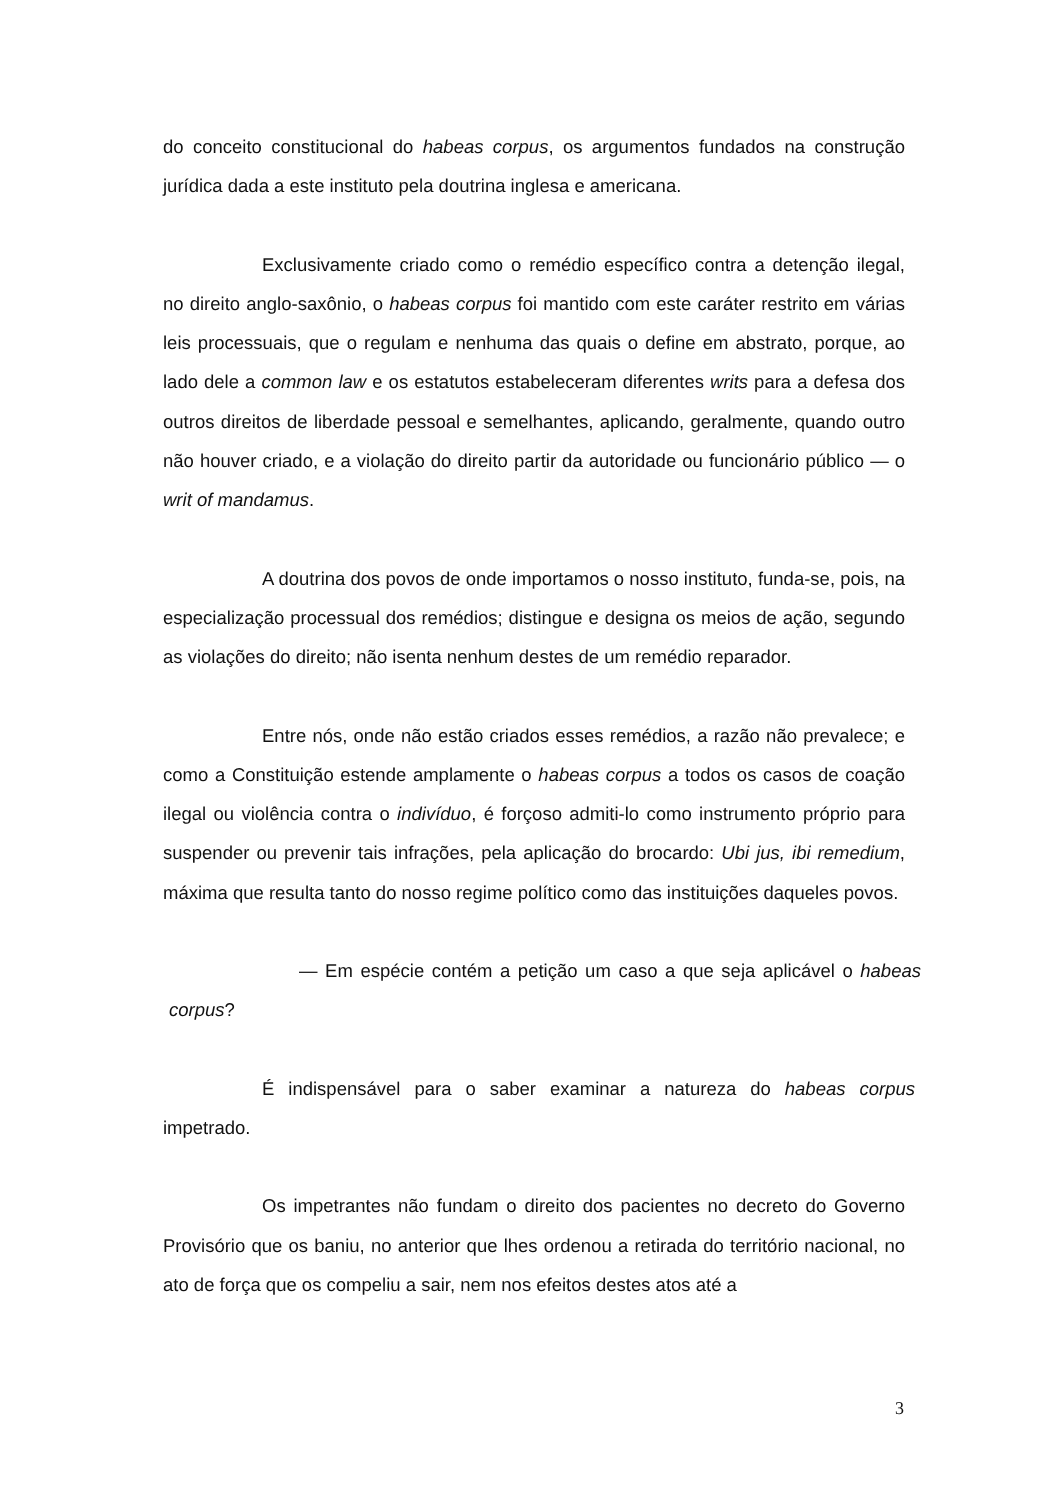do conceito constitucional do habeas corpus, os argumentos fundados na construção jurídica dada a este instituto pela doutrina inglesa e americana.
Exclusivamente criado como o remédio específico contra a detenção ilegal, no direito anglo-saxônio, o habeas corpus foi mantido com este caráter restrito em várias leis processuais, que o regulam e nenhuma das quais o define em abstrato, porque, ao lado dele a common law e os estatutos estabeleceram diferentes writs para a defesa dos outros direitos de liberdade pessoal e semelhantes, aplicando, geralmente, quando outro não houver criado, e a violação do direito partir da autoridade ou funcionário público — o writ of mandamus.
A doutrina dos povos de onde importamos o nosso instituto, funda-se, pois, na especialização processual dos remédios; distingue e designa os meios de ação, segundo as violações do direito; não isenta nenhum destes de um remédio reparador.
Entre nós, onde não estão criados esses remédios, a razão não prevalece; e como a Constituição estende amplamente o habeas corpus a todos os casos de coação ilegal ou violência contra o indivíduo, é forçoso admiti-lo como instrumento próprio para suspender ou prevenir tais infrações, pela aplicação do brocardo: Ubi jus, ibi remedium, máxima que resulta tanto do nosso regime político como das instituições daqueles povos.
— Em espécie contém a petição um caso a que seja aplicável o habeas corpus?
É indispensável para o saber examinar a natureza do habeas corpus impetrado.
Os impetrantes não fundam o direito dos pacientes no decreto do Governo Provisório que os baniu, no anterior que lhes ordenou a retirada do território nacional, no ato de força que os compeliu a sair, nem nos efeitos destes atos até a
3